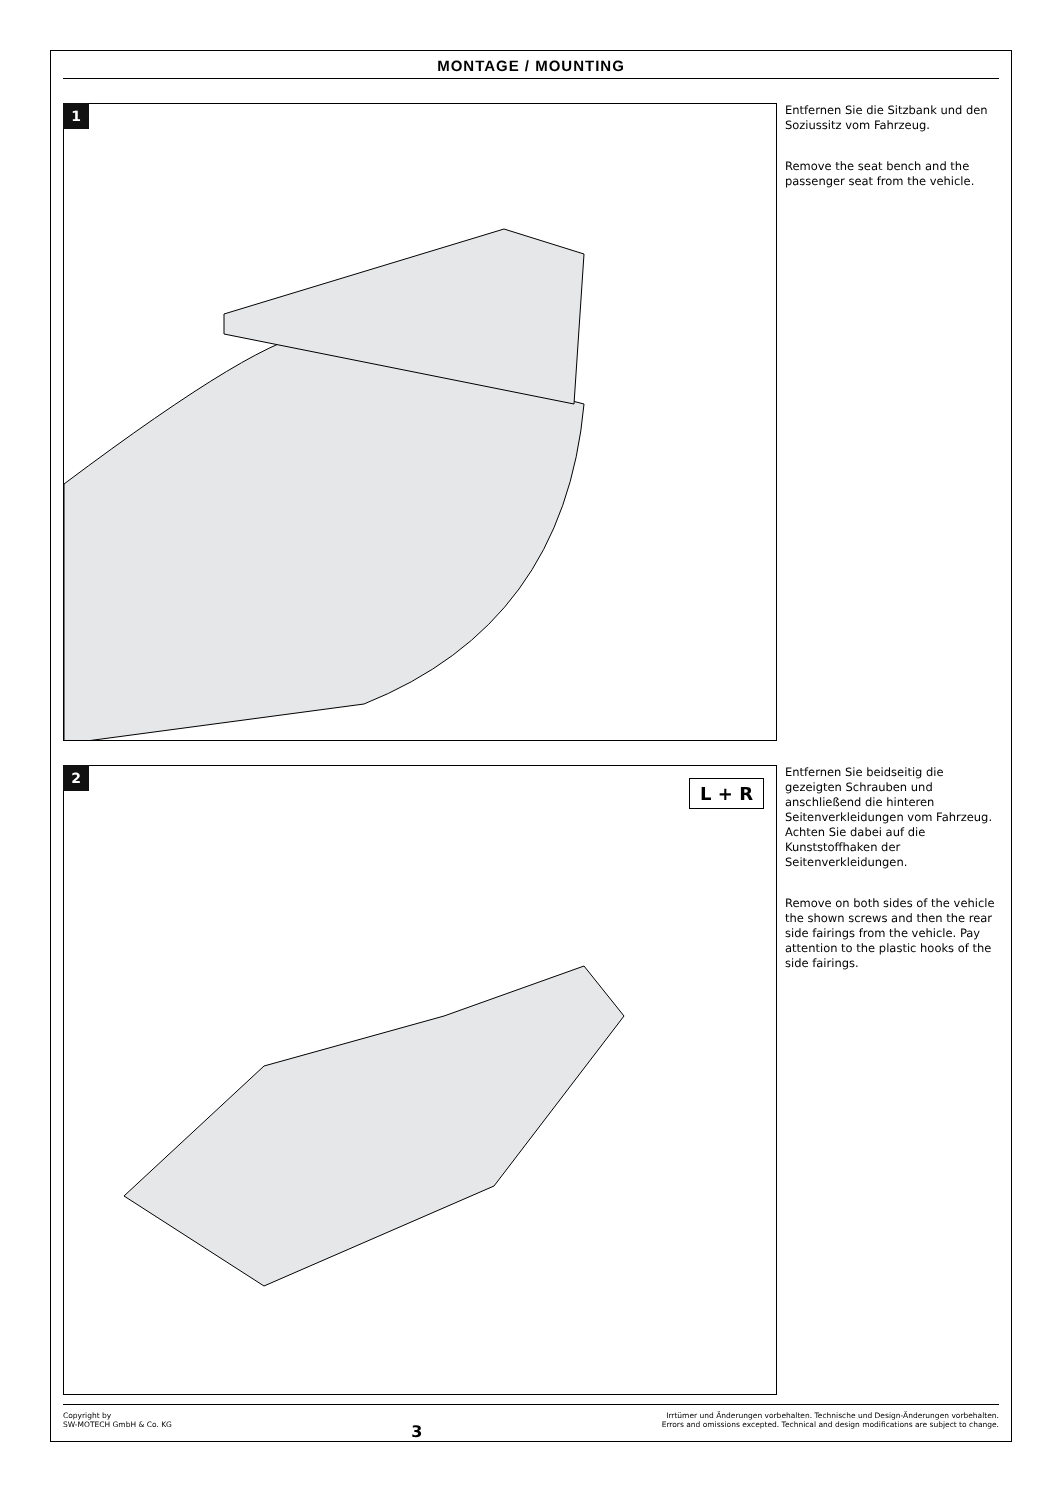MONTAGE / MOUNTING
1
Entfernen Sie die Sitzbank und den Soziussitz vom Fahrzeug.
Remove the seat bench and the passenger seat from the vehicle.
2
L + R
Entfernen Sie beidseitig die gezeigten Schrauben und anschließend die hinteren Seitenverkleidungen vom Fahrzeug. Achten Sie dabei auf die Kunststoffhaken der Seitenverkleidungen.
Remove on both sides of the vehicle the shown screws and then the rear side fairings from the vehicle. Pay attention to the plastic hooks of the side fairings.
Copyright by
SW-MOTECH GmbH & Co. KG
3
Irrtümer und Änderungen vorbehalten. Technische und Design-Änderungen vorbehalten.
Errors and omissions excepted. Technical and design modifications are subject to change.